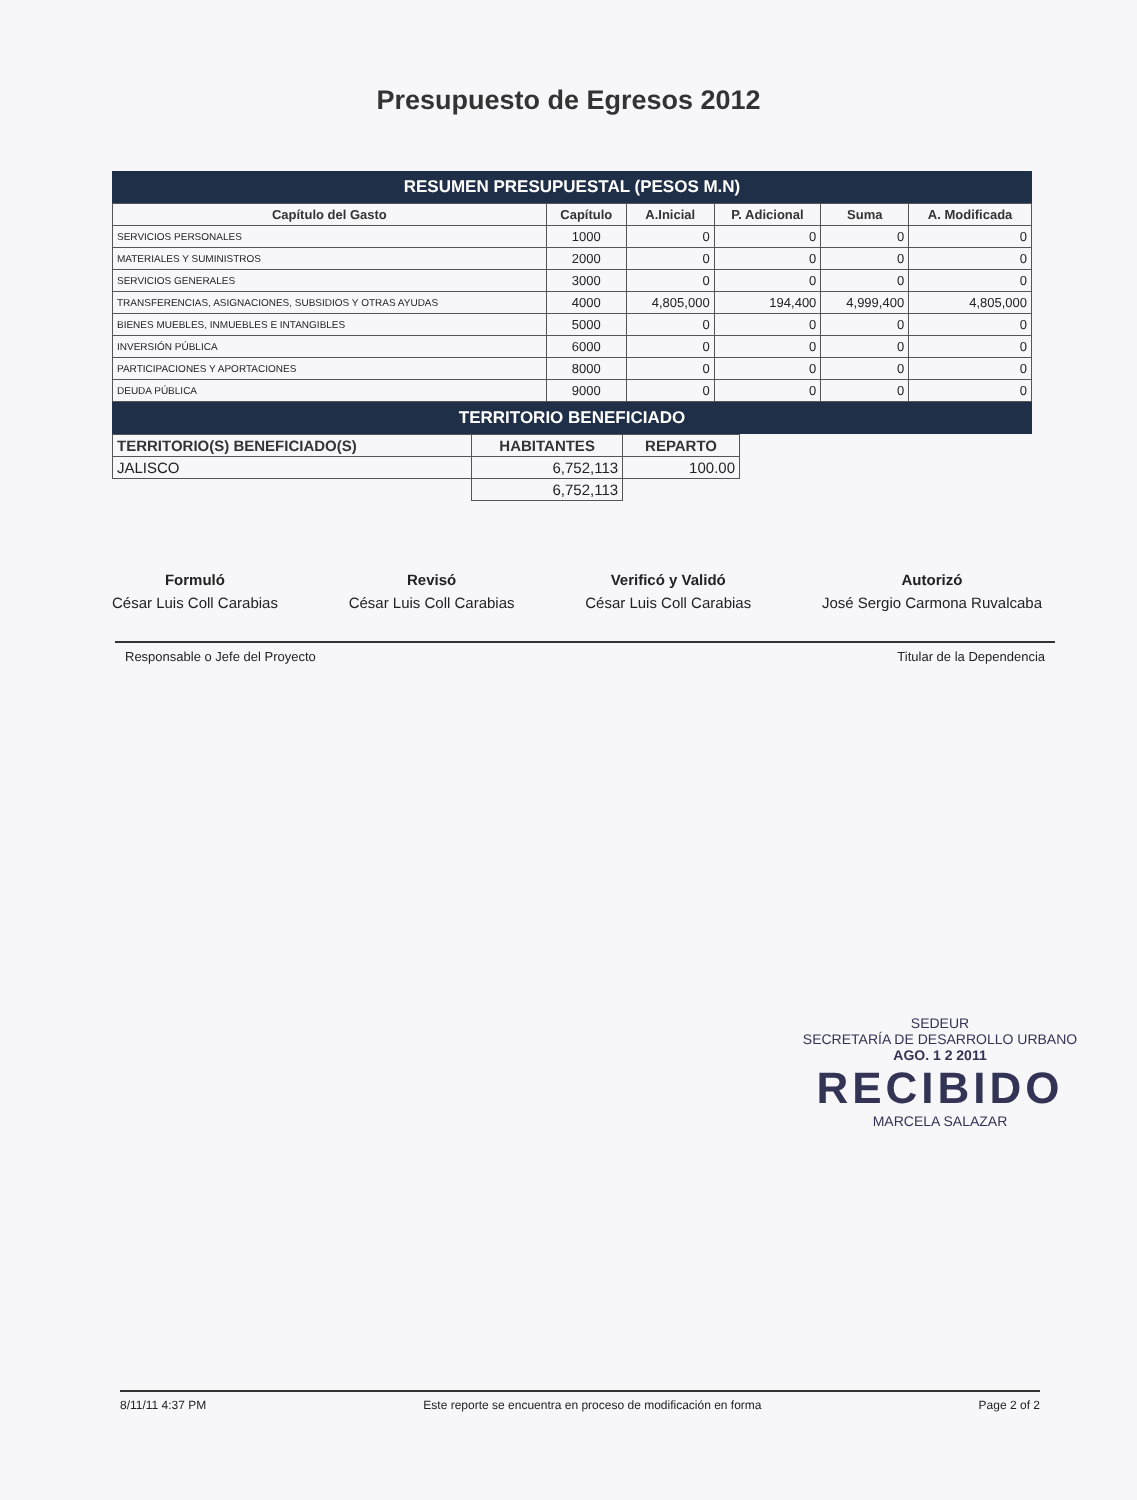Presupuesto de Egresos 2012
RESUMEN PRESUPUESTAL (PESOS M.N)
| Capítulo del Gasto | Capítulo | A.Inicial | P. Adicional | Suma | A. Modificada |
| --- | --- | --- | --- | --- | --- |
| SERVICIOS PERSONALES | 1000 | 0 | 0 | 0 | 0 |
| MATERIALES Y SUMINISTROS | 2000 | 0 | 0 | 0 | 0 |
| SERVICIOS GENERALES | 3000 | 0 | 0 | 0 | 0 |
| TRANSFERENCIAS, ASIGNACIONES, SUBSIDIOS Y OTRAS AYUDAS | 4000 | 4,805,000 | 194,400 | 4,999,400 | 4,805,000 |
| BIENES MUEBLES, INMUEBLES E INTANGIBLES | 5000 | 0 | 0 | 0 | 0 |
| INVERSIÓN PÚBLICA | 6000 | 0 | 0 | 0 | 0 |
| PARTICIPACIONES Y APORTACIONES | 8000 | 0 | 0 | 0 | 0 |
| DEUDA PÚBLICA | 9000 | 0 | 0 | 0 | 0 |
TERRITORIO BENEFICIADO
| TERRITORIO(S) BENEFICIADO(S) | HABITANTES | REPARTO |
| --- | --- | --- |
| JALISCO | 6,752,113 | 100.00 |
| | 6,752,113 | |
Formuló
César Luis Coll Carabias
Revisó
César Luis Coll Carabias
Verificó y Validó
César Luis Coll Carabias
Autorizó
José Sergio Carmona Ruvalcaba
Responsable o Jefe del Proyecto Titular de la Dependencia
SEDEUR
SECRETARÍA DE DESARROLLO URBANO
AGO. 1 2 2011
RECIBIDO
MARCELA SALAZAR
8/11/11 4:37 PM Este reporte se encuentra en proceso de modificación en forma Page 2 of 2